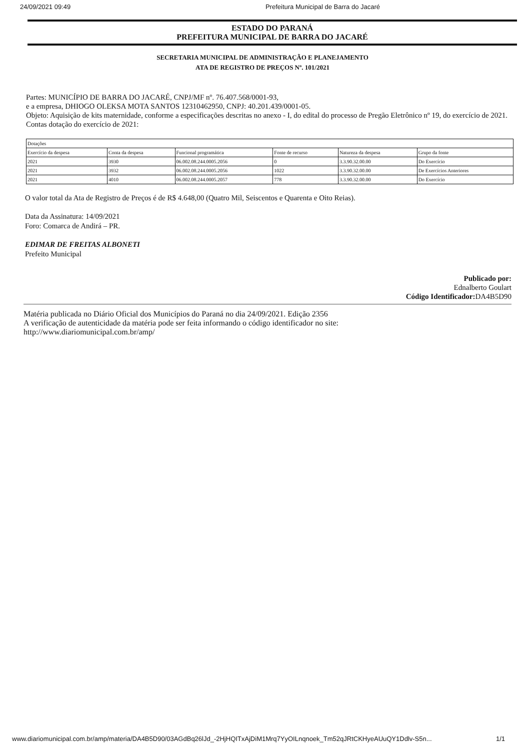24/09/2021 09:49 Prefeitura Municipal de Barra do Jacaré
ESTADO DO PARANÁ
PREFEITURA MUNICIPAL DE BARRA DO JACARÉ
SECRETARIA MUNICIPAL DE ADMINISTRAÇÃO E PLANEJAMENTO
ATA DE REGISTRO DE PREÇOS Nº. 101/2021
Partes: MUNICÍPIO DE BARRA DO JACARÉ, CNPJ/MF nº. 76.407.568/0001-93,
e a empresa, DHIOGO OLEKSA MOTA SANTOS 12310462950, CNPJ: 40.201.439/0001-05.
Objeto: Aquisição de kits maternidade, conforme a especificações descritas no anexo - I, do edital do processo de Pregão Eletrônico nº 19, do exercício de 2021.
Contas dotação do exercício de 2021:
| Dotações | | | | | |
| --- | --- | --- | --- | --- | --- |
| Exercício da despesa | Conta da despesa | Funcional programática | Fonte de recurso | Natureza da despesa | Grupo da fonte |
| 2021 | 3930 | 06.002.08.244.0005.2056 | 0 | 3.3.90.32.00.00 | Do Exercício |
| 2021 | 3932 | 06.002.08.244.0005.2056 | 1022 | 3.3.90.32.00.00 | De Exercícios Anteriores |
| 2021 | 4010 | 06.002.08.244.0005.2057 | 778 | 3.3.90.32.00.00 | Do Exercício |
O valor total da Ata de Registro de Preços é de R$ 4.648,00 (Quatro Mil, Seiscentos e Quarenta e Oito Reias).
Data da Assinatura: 14/09/2021
Foro: Comarca de Andirá – PR.
EDIMAR DE FREITAS ALBONETI
Prefeito Municipal
Publicado por:
Ednalberto Goulart
Código Identificador: DA4B5D90
Matéria publicada no Diário Oficial dos Municípios do Paraná no dia 24/09/2021. Edição 2356
A verificação de autenticidade da matéria pode ser feita informando o código identificador no site:
http://www.diariomunicipal.com.br/amp/
www.diariomunicipal.com.br/amp/materia/DA4B5D90/03AGdBq26lJd_-2HjHQITxAjDiM1Mrq7YyOILnqnoek_Tm52qJRtCKHyeAUuQY1Ddlv-S5n... 1/1